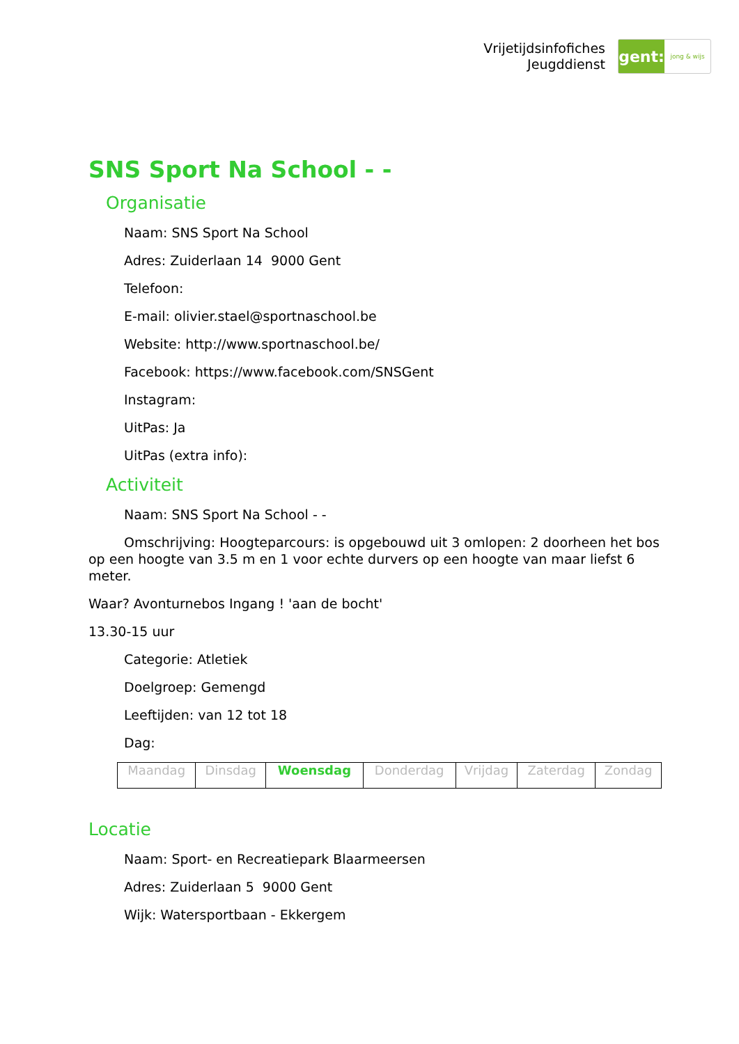Vrijetijdsinfofiches
Jeugddienst
gent:
jong & wijs
SNS Sport Na School - -
Organisatie
Naam: SNS Sport Na School
Adres: Zuiderlaan 14 9000 Gent
Telefoon:
E-mail: olivier.stael@sportnaschool.be
Website: http://www.sportnaschool.be/
Facebook: https://www.facebook.com/SNSGent
Instagram:
UitPas: Ja
UitPas (extra info):
Activiteit
Naam: SNS Sport Na School - -
Omschrijving: Hoogteparcours: is opgebouwd uit 3 omlopen: 2 doorheen het bos op een hoogte van 3.5 m en 1 voor echte durvers op een hoogte van maar liefst 6 meter.
Waar? Avonturnebos Ingang ! 'aan de bocht'
13.30-15 uur
Categorie: Atletiek
Doelgroep: Gemengd
Leeftijden: van 12 tot 18
Dag:
| Maandag | Dinsdag | Woensdag | Donderdag | Vrijdag | Zaterdag | Zondag |
Locatie
Naam: Sport- en Recreatiepark Blaarmeersen
Adres: Zuiderlaan 5 9000 Gent
Wijk: Watersportbaan - Ekkergem